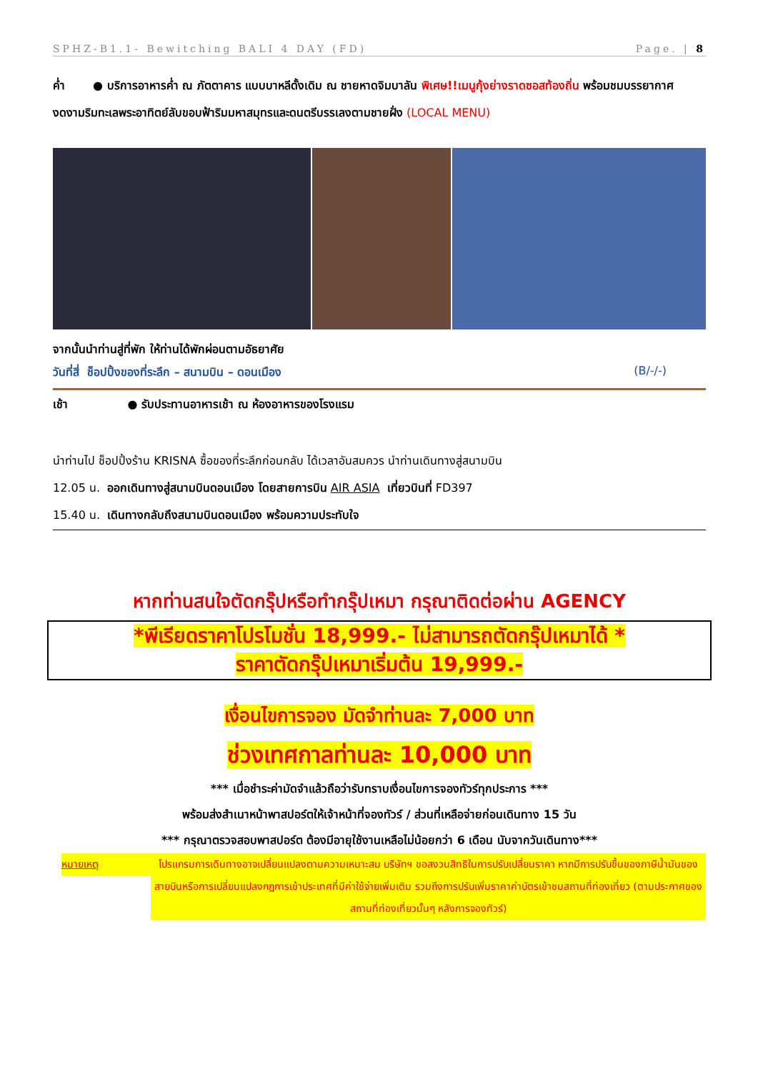SPHZ-B1.1- Bewitching BALI 4 DAY (FD) Page. | 8
ค่ำ ● บริการอาหารค่ำ ณ ภัตตาคาร แบบบาหลีดั้งเดิม ณ ชายหาดจิมบาลัน พิเศษ!!เมนูกุ้งย่างราดซอสท้องถิ่น พร้อมชมบรรยากาศงดงามริมทะเลพระอาทิตย์ลับขอบฟ้าริมมหาสมุทรและดนตรีบรรเลงตามชายฝั่ง (LOCAL MENU)
จากนั้นนำท่านสู่ที่พัก ให้ท่านได้พักผ่อนตามอัธยาศัย
วันที่สี่ ช็อปปิ้งของที่ระลึก – สนามบิน – ดอนเมือง (B/-/-)
เช้า ● รับประทานอาหารเช้า ณ ห้องอาหารของโรงแรม
นำท่านไป ช็อปปิ้งร้าน KRISNA ซื้อของที่ระลึกก่อนกลับ ได้เวลาอันสมควร นำท่านเดินทางสู่สนามบิน
12.05 น. ออกเดินทางสู่สนามบินดอนเมือง โดยสายการบิน AIR ASIA เที่ยวบินที่ FD397
15.40 น. เดินทางกลับถึงสนามบินดอนเมือง พร้อมความประทับใจ
หากท่านสนใจตัดกรุ๊ปหรือทำกรุ๊ปเหมา กรุณาติดต่อผ่าน AGENCY
*พีเรียดราคาโปรโมชั่น 18,999.- ไม่สามารถตัดกรุ๊ปเหมาได้ *
ราคาตัดกรุ๊ปเหมาเริ่มต้น 19,999.-
เงื่อนไขการจอง มัดจำท่านละ 7,000 บาท
ช่วงเทศกาลท่านละ 10,000 บาท
*** เมื่อชำระค่ามัดจำแล้วถือว่ารับทราบเงื่อนไขการจองทัวร์ทุกประการ ***
พร้อมส่งสำเนาหน้าพาสปอร์ตให้เจ้าหน้าที่จองทัวร์ / ส่วนที่เหลือจ่ายก่อนเดินทาง 15 วัน
*** กรุณาตรวจสอบพาสปอร์ต ต้องมีอายุใช้งานเหลือไม่น้อยกว่า 6 เดือน นับจากวันเดินทาง***
หมายเหตุ โปรแกรมการเดินทางอาจเปลี่ยนแปลงตามความเหมาะสม บริษัทฯ ขอสงวนสิทธิในการปรับเปลี่ยนราคา หากมีการปรับขึ้นของภาษีน้ำมันของสายบินหรือการเปลี่ยนแปลงกฎการเข้าประเทศที่มีค่าใช้จ่ายเพิ่มเติม รวมถึงการปรับเพิ่มราคาค่าบัตรเข้าชมสถานที่ท่องเที่ยว (ตามประกาศของสถานที่ท่องเที่ยวนั้นๆ หลังการจองทัวร์)